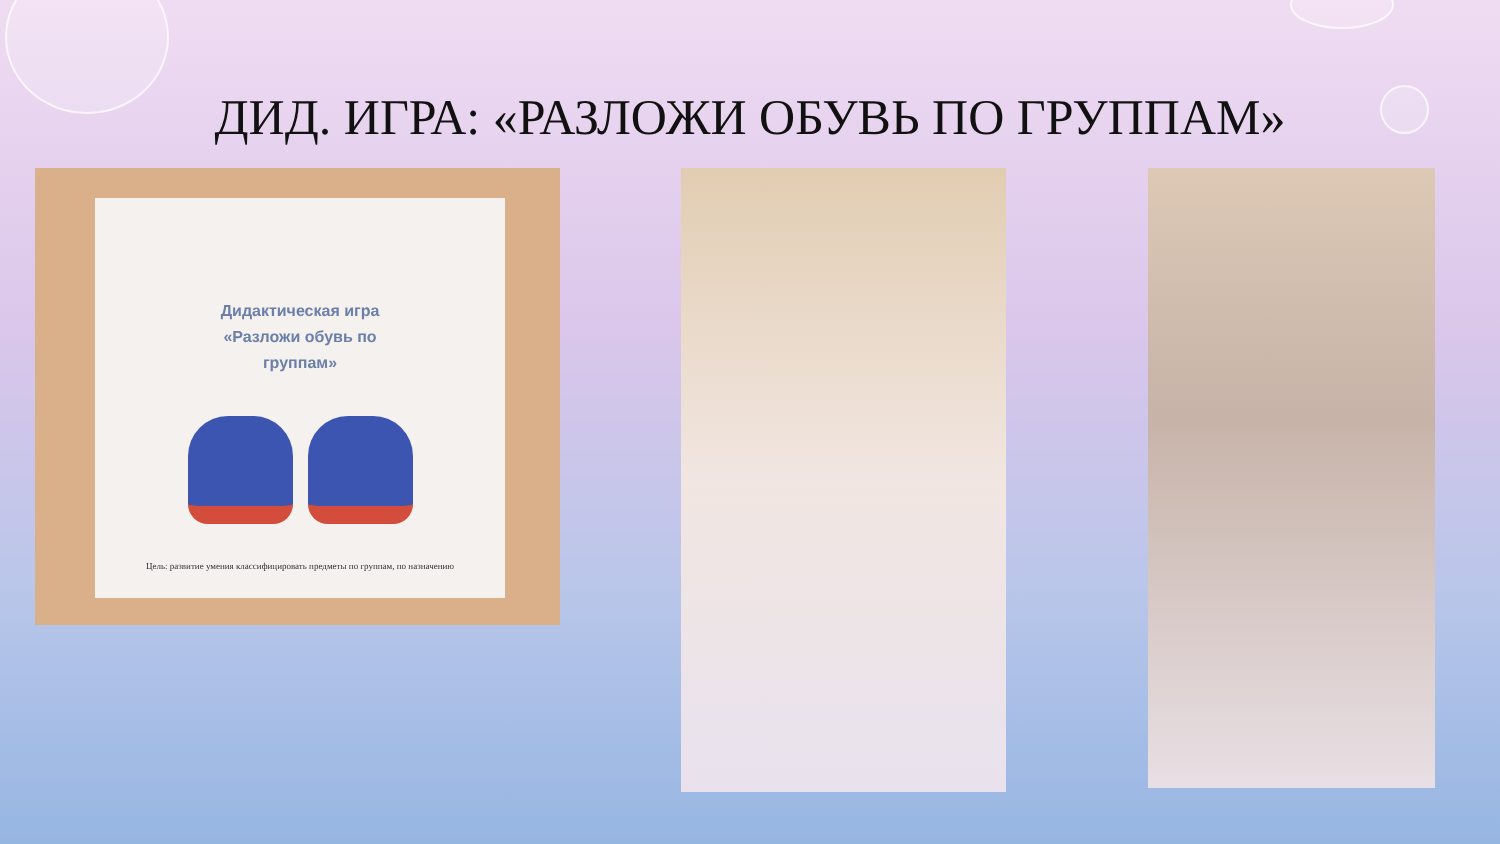ДИД. ИГРА: «РАЗЛОЖИ ОБУВЬ ПО ГРУППАМ»
Дидактическая игра
«Разложи обувь по
группам»
Цель: развитие умения классифицировать предметы по группам, по назначению